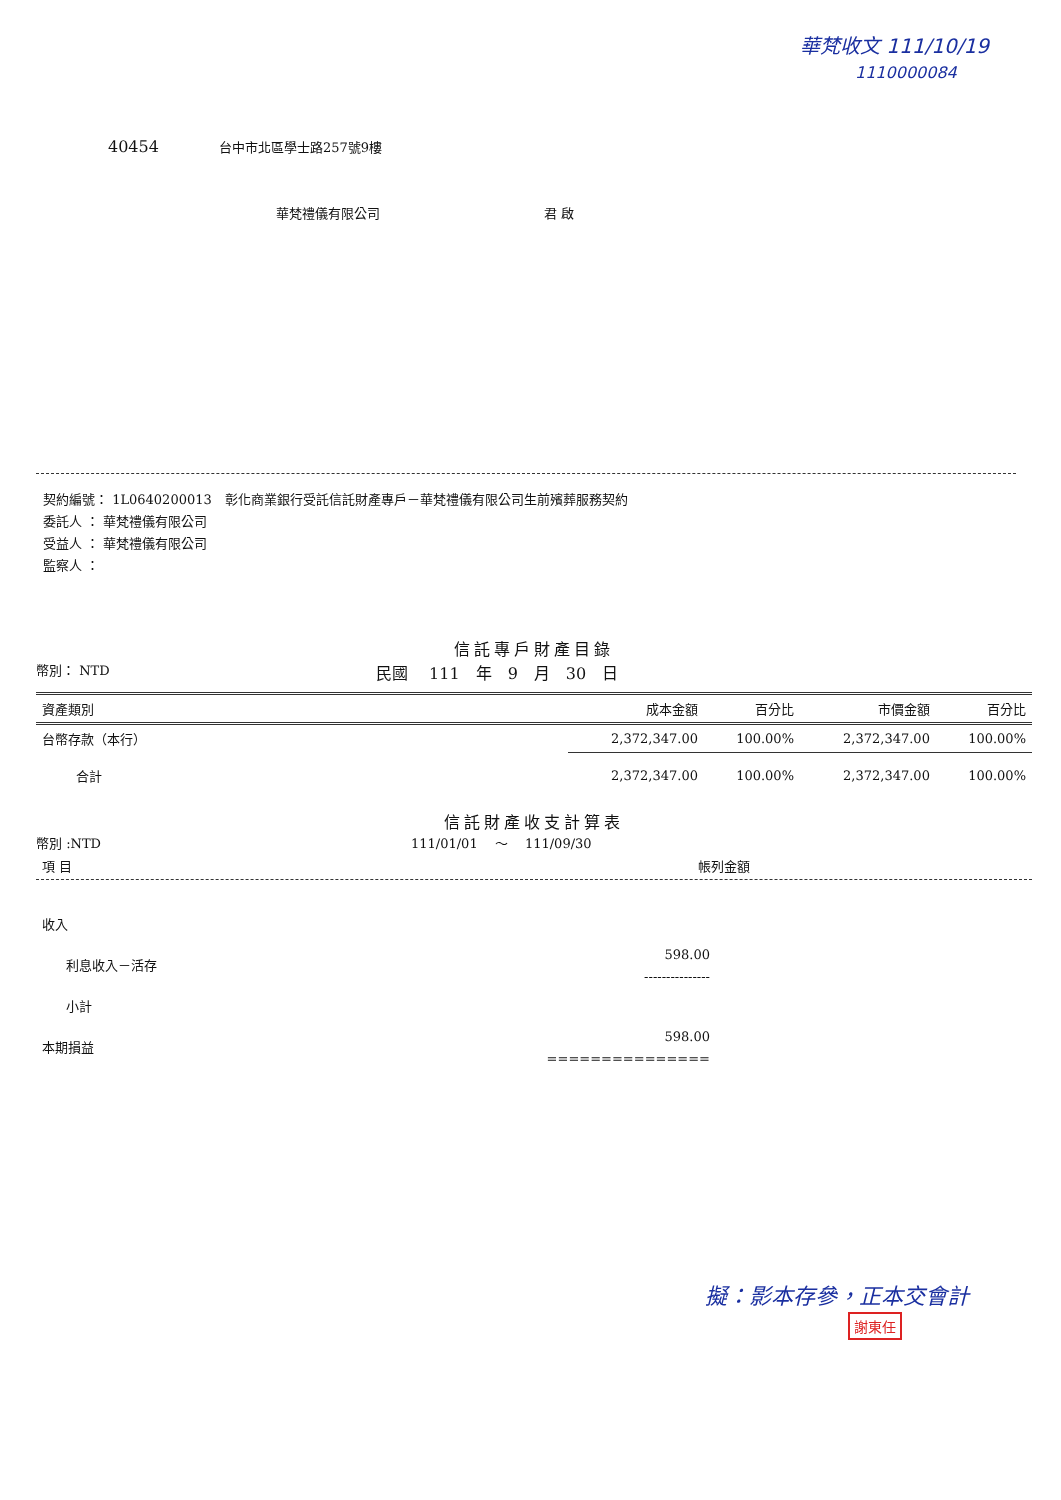華梵收文 111/10/19
1110000084
40454 台中市北區學士路257號9樓
華梵禮儀有限公司 君 啟
契約編號： 1L0640200013　彰化商業銀行受託信託財產專戶－華梵禮儀有限公司生前殯葬服務契約
委託人 ： 華梵禮儀有限公司
受益人 ： 華梵禮儀有限公司
監察人 ：
信託專戶財產目錄
幣別： NTD 民國　 111　年　9　月　30　日
| 資產類別 | 成本金額 | 百分比 | 市價金額 | 百分比 |
| --- | --- | --- | --- | --- |
| 台幣存款（本行） | 2,372,347.00 | 100.00% | 2,372,347.00 | 100.00% |
| 合計 | 2,372,347.00 | 100.00% | 2,372,347.00 | 100.00% |
信託財產收支計算表
幣別 :NTD 111/01/01　 ～　 111/09/30
| 項 目 | 帳列金額 |
| 收入 | |
| 利息收入－活存 | 598.00 --------------- |
| 小計 | |
| 本期損益 | 598.00 =============== |
擬：影本存參，正本交會計
謝東任